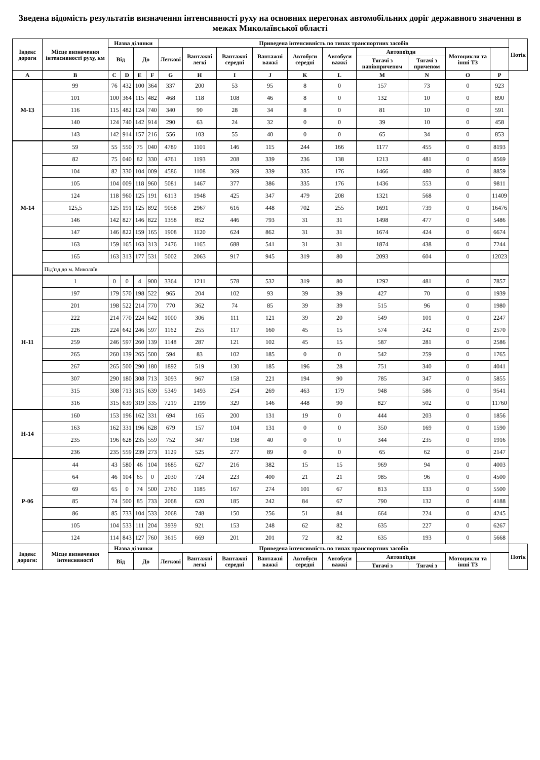Зведена відомість результатів визначення інтенсивності руху на основних перегонах автомобільних доріг державного значення в межах Миколаївської області
| Індекс дороги | Місце визначення інтенсивності руху, км | Назва ділянки | | | | Приведена інтенсивність по типах транспортних засобів | | | | | | | | | | Потік |
| --- | --- | --- | --- | --- | --- | --- | --- | --- | --- | --- | --- | --- | --- | --- | --- | --- |
| | | Від | | До | | Легкові | Вантажні легкі | Вантажні середні | Вантажні важкі | Автобуси середні | Автобуси важкі | Автопоїзди | | Мотоцикли та інші ТЗ | | |
| | | | | | | | | | | | | Тягачі з напівпричепом | Тягачі з причепом | | | |
| A | B | C | D | E | F | G | H | I | J | K | L | M | N | O | P | |
| М-13 | 99 | 76 | 432 | 100 | 364 | 337 | 200 | 53 | 95 | 8 | 0 | 157 | 73 | 0 | 923 | |
| | 101 | 100 | 364 | 115 | 482 | 468 | 118 | 108 | 46 | 8 | 0 | 132 | 10 | 0 | 890 | |
| | 116 | 115 | 482 | 124 | 740 | 340 | 90 | 28 | 34 | 8 | 0 | 81 | 10 | 0 | 591 | |
| | 140 | 124 | 740 | 142 | 914 | 290 | 63 | 24 | 32 | 0 | 0 | 39 | 10 | 0 | 458 | |
| | 143 | 142 | 914 | 157 | 216 | 556 | 103 | 55 | 40 | 0 | 0 | 65 | 34 | 0 | 853 | |
| М-14 | 59 | 55 | 550 | 75 | 040 | 4789 | 1101 | 146 | 115 | 244 | 166 | 1177 | 455 | 0 | 8193 | |
| | 82 | 75 | 040 | 82 | 330 | 4761 | 1193 | 208 | 339 | 236 | 138 | 1213 | 481 | 0 | 8569 | |
| | 104 | 82 | 330 | 104 | 009 | 4586 | 1108 | 369 | 339 | 335 | 176 | 1466 | 480 | 0 | 8859 | |
| | 105 | 104 | 009 | 118 | 960 | 5081 | 1467 | 377 | 386 | 335 | 176 | 1436 | 553 | 0 | 9811 | |
| | 124 | 118 | 960 | 125 | 191 | 6113 | 1948 | 425 | 347 | 479 | 208 | 1321 | 568 | 0 | 11409 | |
| | 125,5 | 125 | 191 | 125 | 892 | 9058 | 2967 | 616 | 448 | 702 | 255 | 1691 | 739 | 0 | 16476 | |
| | 146 | 142 | 827 | 146 | 822 | 1358 | 852 | 446 | 793 | 31 | 31 | 1498 | 477 | 0 | 5486 | |
| | 147 | 146 | 822 | 159 | 165 | 1908 | 1120 | 624 | 862 | 31 | 31 | 1674 | 424 | 0 | 6674 | |
| | 163 | 159 | 165 | 163 | 313 | 2476 | 1165 | 688 | 541 | 31 | 31 | 1874 | 438 | 0 | 7244 | |
| | 165 | 163 | 313 | 177 | 531 | 5002 | 2063 | 917 | 945 | 319 | 80 | 2093 | 604 | 0 | 12023 | |
| | Під'їзд до м. Миколаїв | | | | | | | | | | | | | | | |
| Н-11 | 1 | 0 | 0 | 4 | 900 | 3364 | 1211 | 578 | 532 | 319 | 80 | 1292 | 481 | 0 | 7857 | |
| | 197 | 179 | 570 | 198 | 522 | 965 | 204 | 102 | 93 | 39 | 39 | 427 | 70 | 0 | 1939 | |
| | 201 | 198 | 522 | 214 | 770 | 770 | 362 | 74 | 85 | 39 | 39 | 515 | 96 | 0 | 1980 | |
| | 222 | 214 | 770 | 224 | 642 | 1000 | 306 | 111 | 121 | 39 | 20 | 549 | 101 | 0 | 2247 | |
| | 226 | 224 | 642 | 246 | 597 | 1162 | 255 | 117 | 160 | 45 | 15 | 574 | 242 | 0 | 2570 | |
| | 259 | 246 | 597 | 260 | 139 | 1148 | 287 | 121 | 102 | 45 | 15 | 587 | 281 | 0 | 2586 | |
| | 265 | 260 | 139 | 265 | 500 | 594 | 83 | 102 | 185 | 0 | 0 | 542 | 259 | 0 | 1765 | |
| | 267 | 265 | 500 | 290 | 180 | 1892 | 519 | 130 | 185 | 196 | 28 | 751 | 340 | 0 | 4041 | |
| | 307 | 290 | 180 | 308 | 713 | 3093 | 967 | 158 | 221 | 194 | 90 | 785 | 347 | 0 | 5855 | |
| | 315 | 308 | 713 | 315 | 639 | 5349 | 1493 | 254 | 269 | 463 | 179 | 948 | 586 | 0 | 9541 | |
| | 316 | 315 | 639 | 319 | 335 | 7219 | 2199 | 329 | 146 | 448 | 90 | 827 | 502 | 0 | 11760 | |
| Н-14 | 160 | 153 | 196 | 162 | 331 | 694 | 165 | 200 | 131 | 19 | 0 | 444 | 203 | 0 | 1856 | |
| | 163 | 162 | 331 | 196 | 628 | 679 | 157 | 104 | 131 | 0 | 0 | 350 | 169 | 0 | 1590 | |
| | 235 | 196 | 628 | 235 | 559 | 752 | 347 | 198 | 40 | 0 | 0 | 344 | 235 | 0 | 1916 | |
| | 236 | 235 | 559 | 239 | 273 | 1129 | 525 | 277 | 89 | 0 | 0 | 65 | 62 | 0 | 2147 | |
| Р-06 | 44 | 43 | 580 | 46 | 104 | 1685 | 627 | 216 | 382 | 15 | 15 | 969 | 94 | 0 | 4003 | |
| | 64 | 46 | 104 | 65 | 0 | 2030 | 724 | 223 | 400 | 21 | 21 | 985 | 96 | 0 | 4500 | |
| | 69 | 65 | 0 | 74 | 500 | 2760 | 1185 | 167 | 274 | 101 | 67 | 813 | 133 | 0 | 5500 | |
| | 85 | 74 | 500 | 85 | 733 | 2068 | 620 | 185 | 242 | 84 | 67 | 790 | 132 | 0 | 4188 | |
| | 86 | 85 | 733 | 104 | 533 | 2068 | 748 | 150 | 256 | 51 | 84 | 664 | 224 | 0 | 4245 | |
| | 105 | 104 | 533 | 111 | 204 | 3939 | 921 | 153 | 248 | 62 | 82 | 635 | 227 | 0 | 6267 | |
| | 124 | 114 | 843 | 127 | 760 | 3615 | 669 | 201 | 201 | 72 | 82 | 635 | 193 | 0 | 5668 | |
| Індекс дороги: | Місце визначення інтенсивності | Назва ділянки | | | | Приведена інтенсивність по типах транспортних засобів | | | | | | | | | | Потік |
| | | Від | | До | | Легкові | Вантажні легкі | Вантажні середні | Вантажні важкі | Автобуси середні | Автобуси важкі | Автопоїзди | | Мотоцикли та інші ТЗ | | |
| | | | | | | | | | | | | Тягачі з | Тягачі з | | | |